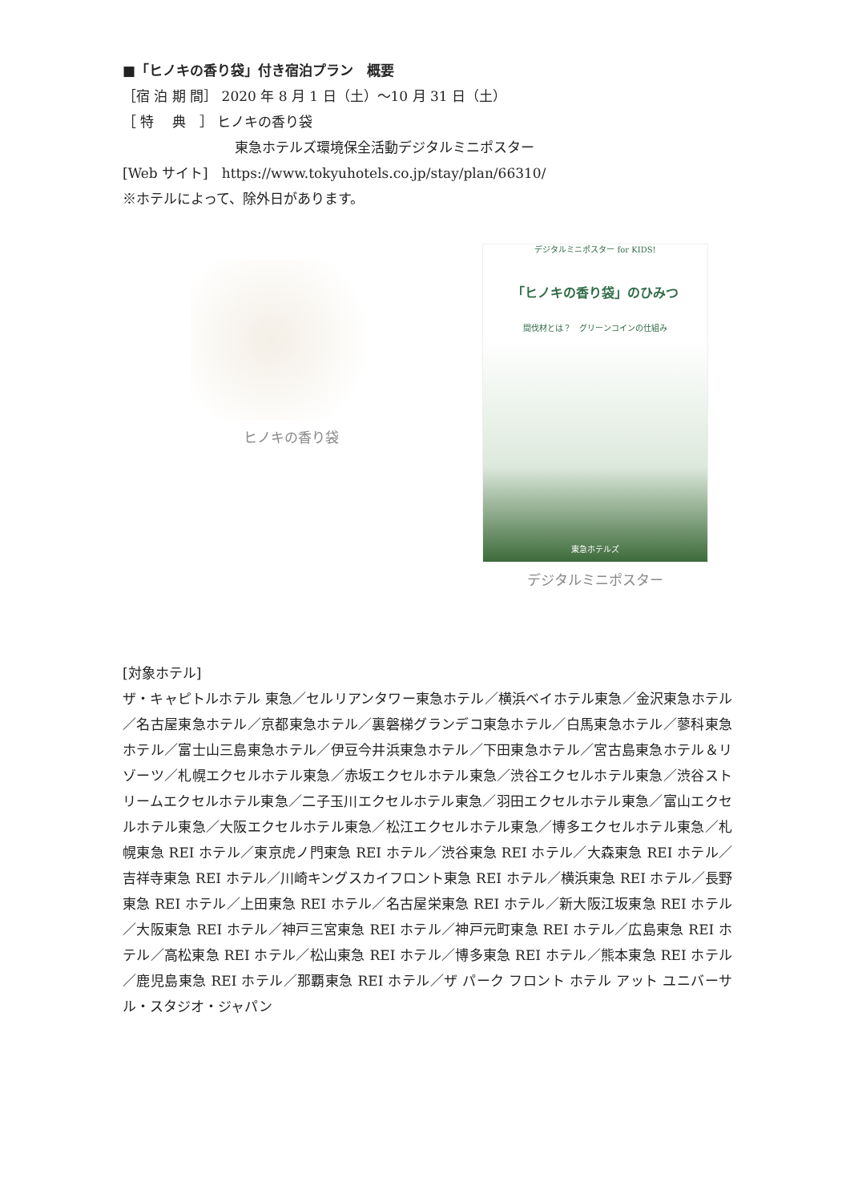■「ヒノキの香り袋」付き宿泊プラン　概要
［宿 泊 期 間］ 2020 年 8 月 1 日（土）～10 月 31 日（土）
［ 特　 典　］ ヒノキの香り袋
東急ホテルズ環境保全活動デジタルミニポスター
[Web サイト]　https://www.tokyuhotels.co.jp/stay/plan/66310/
※ホテルによって、除外日があります。
ヒノキの香り袋
デジタルミニポスター for KIDS!
「ヒノキの香り袋」のひみつ
間伐材とは？　グリーンコインの仕組み
東急ホテルズ
デジタルミニポスター
[対象ホテル]
ザ・キャピトルホテル 東急／セルリアンタワー東急ホテル／横浜ベイホテル東急／金沢東急ホテル／名古屋東急ホテル／京都東急ホテル／裏磐梯グランデコ東急ホテル／白馬東急ホテル／蓼科東急ホテル／富士山三島東急ホテル／伊豆今井浜東急ホテル／下田東急ホテル／宮古島東急ホテル＆リゾーツ／札幌エクセルホテル東急／赤坂エクセルホテル東急／渋谷エクセルホテル東急／渋谷ストリームエクセルホテル東急／二子玉川エクセルホテル東急／羽田エクセルホテル東急／富山エクセルホテル東急／大阪エクセルホテル東急／松江エクセルホテル東急／博多エクセルホテル東急／札幌東急 REI ホテル／東京虎ノ門東急 REI ホテル／渋谷東急 REI ホテル／大森東急 REI ホテル／吉祥寺東急 REI ホテル／川崎キングスカイフロント東急 REI ホテル／横浜東急 REI ホテル／長野東急 REI ホテル／上田東急 REI ホテル／名古屋栄東急 REI ホテル／新大阪江坂東急 REI ホテル／大阪東急 REI ホテル／神戸三宮東急 REI ホテル／神戸元町東急 REI ホテル／広島東急 REI ホテル／高松東急 REI ホテル／松山東急 REI ホテル／博多東急 REI ホテル／熊本東急 REI ホテル／鹿児島東急 REI ホテル／那覇東急 REI ホテル／ザ パーク フロント ホテル アット ユニバーサル・スタジオ・ジャパン